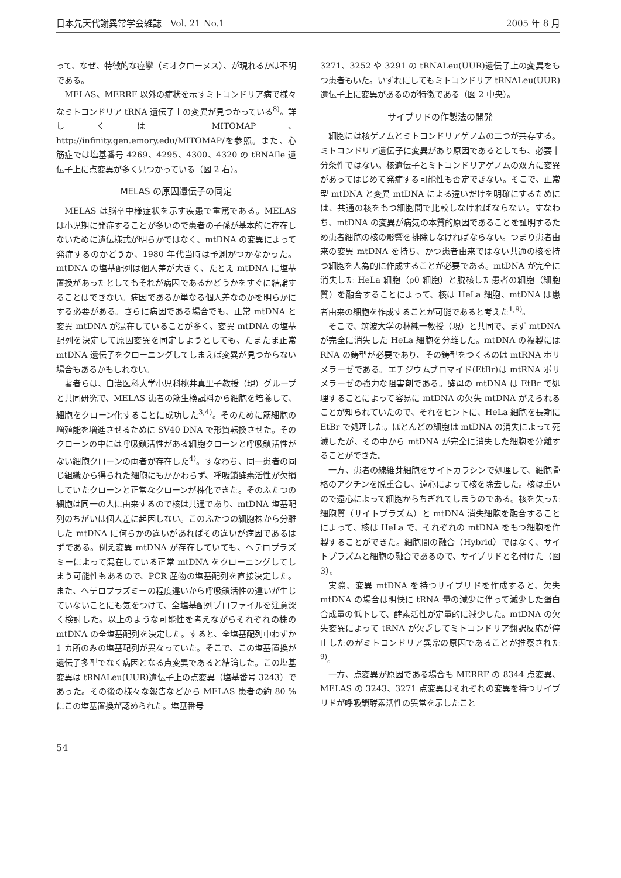日本先天代謝異常学会雑誌　Vol. 21 No.1 2005 年 8 月
って、なぜ、特徴的な痙攣（ミオクローヌス）、が現れるかは不明である。
MELAS、MERRF 以外の症状を示すミトコンドリア病で様々なミトコンドリア tRNA 遺伝子上の変異が見つかっている<sup>8)</sup>。詳しくは MITOMAP、http://infinity.gen.emory.edu/MITOMAP/を参照。また、心筋症では塩基番号 4269、4295、4300、4320 の tRNAIle 遺伝子上に点変異が多く見つかっている（図 2 右）。
MELAS の原因遺伝子の同定
MELAS は脳卒中様症状を示す疾患で重篤である。MELAS は小児期に発症することが多いので患者の子孫が基本的に存在しないために遺伝様式が明らかではなく、mtDNA の変異によって発症するのかどうか、1980 年代当時は予測がつかなかった。mtDNA の塩基配列は個人差が大きく、たとえ mtDNA に塩基置換があったとしてもそれが病因であるかどうかをすぐに結論することはできない。病因であるか単なる個人差なのかを明らかにする必要がある。さらに病因である場合でも、正常 mtDNA と変異 mtDNA が混在していることが多く、変異 mtDNA の塩基配列を決定して原因変異を同定しようとしても、たまたま正常 mtDNA 遺伝子をクローニングしてしまえば変異が見つからない場合もあるかもしれない。
著者らは、自治医科大学小児科桃井真里子教授（現）グループと共同研究で、MELAS 患者の筋生検試料から細胞を培養して、細胞をクローン化することに成功した<sup>3,4)</sup>。そのために筋細胞の増殖能を増進させるために SV40 DNA で形質転換させた。そのクローンの中には呼吸鎖活性がある細胞クローンと呼吸鎖活性がない細胞クローンの両者が存在した<sup>4)</sup>。すなわち、同一患者の同じ組織から得られた細胞にもかかわらず、呼吸鎖酵素活性が欠損していたクローンと正常なクローンが株化できた。そのふたつの細胞は同一の人に由来するので核は共通であり、mtDNA 塩基配列のちがいは個人差に起因しない。このふたつの細胞株から分離した mtDNA に何らかの違いがあればその違いが病因であるはずである。例え変異 mtDNA が存在していても、ヘテロプラズミーによって混在している正常 mtDNA をクローニングしてしまう可能性もあるので、PCR 産物の塩基配列を直接決定した。また、ヘテロプラズミーの程度違いから呼吸鎖活性の違いが生じていないことにも気をつけて、全塩基配列プロファイルを注意深く検討した。以上のような可能性を考えながらそれぞれの株の mtDNA の全塩基配列を決定した。すると、全塩基配列中わずか 1 カ所のみの塩基配列が異なっていた。そこで、この塩基置換が遺伝子多型でなく病因となる点変異であると結論した。この塩基変異は tRNALeu(UUR)遺伝子上の点変異（塩基番号 3243）であった。その後の様々な報告などから MELAS 患者の約 80 % にこの塩基置換が認められた。塩基番号
3271、3252 や 3291 の tRNALeu(UUR)遺伝子上の変異をもつ患者もいた。いずれにしてもミトコンドリア tRNALeu(UUR)遺伝子上に変異があるのが特徴である（図 2 中央）。
サイブリドの作製法の開発
細胞には核ゲノムとミトコンドリアゲノムの二つが共存する。ミトコンドリア遺伝子に変異があり原因であるとしても、必要十分条件ではない。核遺伝子とミトコンドリアゲノムの双方に変異があってはじめて発症する可能性も否定できない。そこで、正常型 mtDNA と変異 mtDNA による違いだけを明確にするためには、共通の核をもつ細胞間で比較しなければならない。すなわち、mtDNA の変異が病気の本質的原因であることを証明するため患者細胞の核の影響を排除しなければならない。つまり患者由来の変異 mtDNA を持ち、かつ患者由来ではない共通の核を持つ細胞を人為的に作成することが必要である。mtDNA が完全に消失した HeLa 細胞（ρ0 細胞）と脱核した患者の細胞（細胞質）を融合することによって、核は HeLa 細胞、mtDNA は患者由来の細胞を作成することが可能であると考えた<sup>1,9)</sup>。
そこで、筑波大学の林純一教授（現）と共同で、まず mtDNA が完全に消失した HeLa 細胞を分離した。mtDNA の複製には RNA の鋳型が必要であり、その鋳型をつくるのは mtRNA ポリメラーゼである。エチジウムブロマイド(EtBr)は mtRNA ポリメラーゼの強力な阻害剤である。酵母の mtDNA は EtBr で処理することによって容易に mtDNA の欠失 mtDNA がえられることが知られていたので、それをヒントに、HeLa 細胞を長期に EtBr で処理した。ほとんどの細胞は mtDNA の消失によって死滅したが、その中から mtDNA が完全に消失した細胞を分離することができた。
一方、患者の線維芽細胞をサイトカラシンで処理して、細胞骨格のアクチンを脱重合し、遠心によって核を除去した。核は重いので遠心によって細胞からちぎれてしまうのである。核を失った細胞質（サイトプラズム）と mtDNA 消失細胞を融合することによって、核は HeLa で、それぞれの mtDNA をもつ細胞を作製することができた。細胞間の融合（Hybrid）ではなく、サイトプラズムと細胞の融合であるので、サイブリドと名付けた（図 3）。
実際、変異 mtDNA を持つサイブリドを作成すると、欠失 mtDNA の場合は明快に tRNA 量の減少に伴って減少した蛋白合成量の低下して、酵素活性が定量的に減少した。mtDNA の欠失変異によって tRNA が欠乏してミトコンドリア翻訳反応が停止したのがミトコンドリア異常の原因であることが推察された<sup>9)</sup>。
一方、点変異が原因である場合も MERRF の 8344 点変異、MELAS の 3243、3271 点変異はそれぞれの変異を持つサイブリドが呼吸鎖酵素活性の異常を示したこと
54